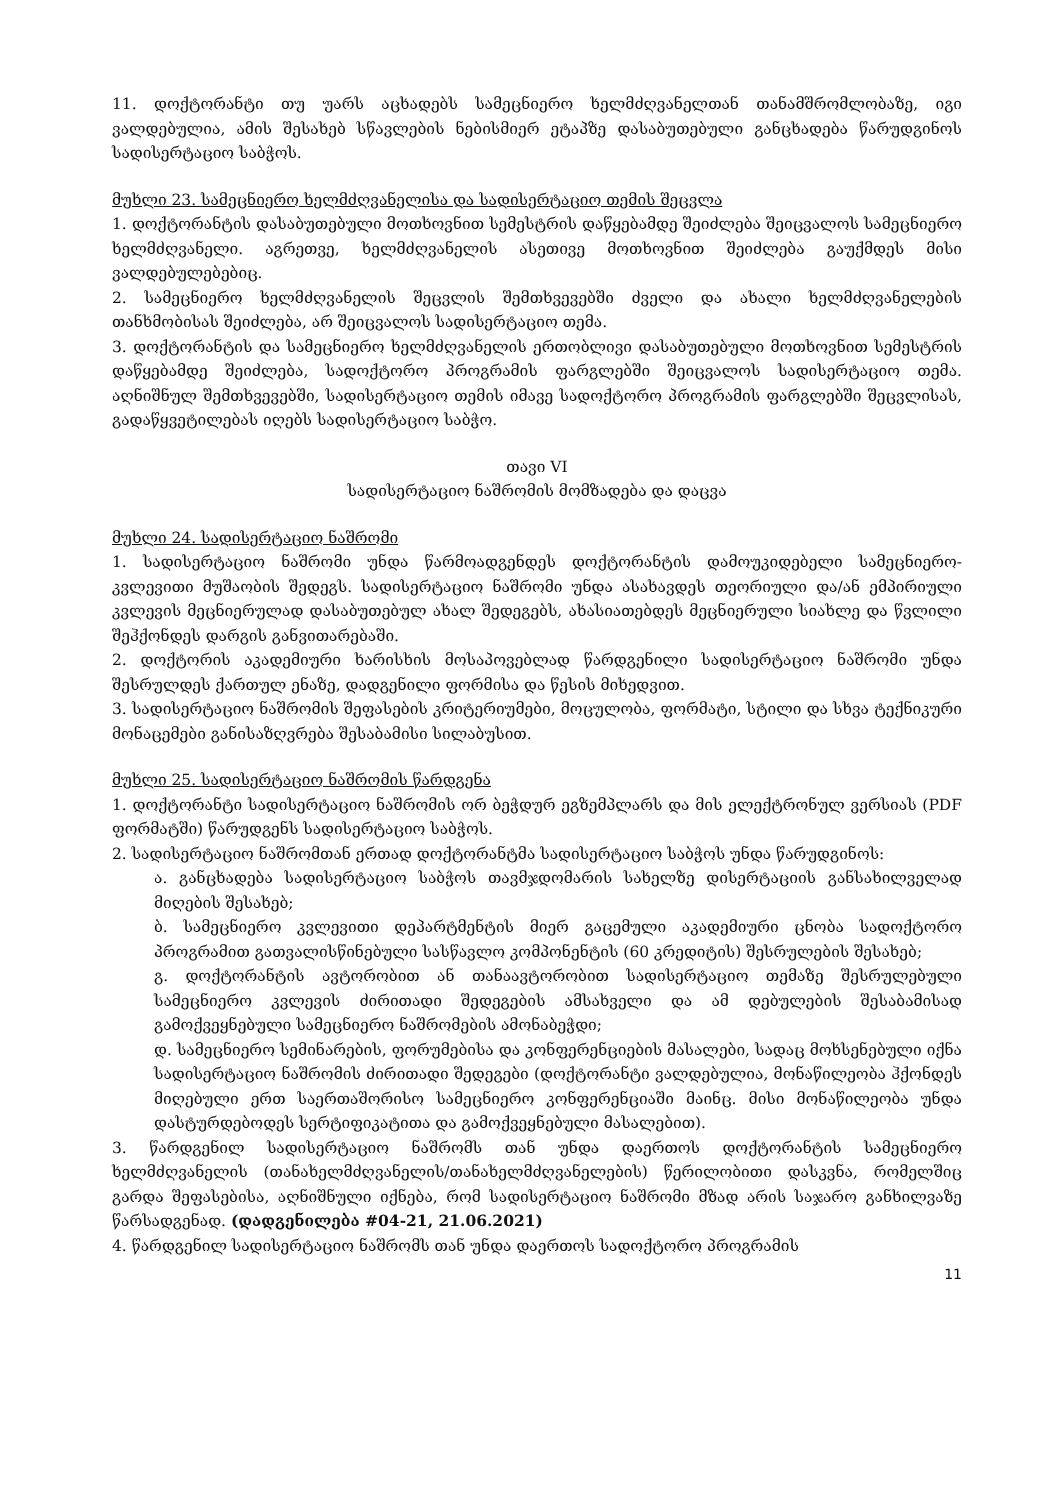11. დოქტორანტი თუ უარს აცხადებს სამეცნიერო ხელმძღვანელთან თანამშრომლობაზე, იგი ვალდებულია, ამის შესახებ სწავლების ნებისმიერ ეტაპზე დასაბუთებული განცხადება წარუდგინოს სადისერტაციო საბჭოს.
მუხლი 23. სამეცნიერო ხელმძღვანელისა და სადისერტაციო თემის შეცვლა
1. დოქტორანტის დასაბუთებული მოთხოვნით სემესტრის დაწყებამდე შეიძლება შეიცვალოს სამეცნიერო ხელმძღვანელი. აგრეთვე, ხელმძღვანელის ასეთივე მოთხოვნით შეიძლება გაუქმდეს მისი ვალდებულებებიც.
2. სამეცნიერო ხელმძღვანელის შეცვლის შემთხვევებში ძველი და ახალი ხელმძღვანელების თანხმობისას შეიძლება, არ შეიცვალოს სადისერტაციო თემა.
3. დოქტორანტის და სამეცნიერო ხელმძღვანელის ერთობლივი დასაბუთებული მოთხოვნით სემესტრის დაწყებამდე შეიძლება, სადოქტორო პროგრამის ფარგლებში შეიცვალოს სადისერტაციო თემა. აღნიშნულ შემთხვევებში, სადისერტაციო თემის იმავე სადოქტორო პროგრამის ფარგლებში შეცვლისას, გადაწყვეტილებას იღებს სადისერტაციო საბჭო.
თავი VI
სადისერტაციო ნაშრომის მომზადება და დაცვა
მუხლი 24. სადისერტაციო ნაშრომი
1. სადისერტაციო ნაშრომი უნდა წარმოადგენდეს დოქტორანტის დამოუკიდებელი სამეცნიერო-კვლევითი მუშაობის შედეგს. სადისერტაციო ნაშრომი უნდა ასახავდეს თეორიული და/ან ემპირიული კვლევის მეცნიერულად დასაბუთებულ ახალ შედეგებს, ახასიათებდეს მეცნიერული სიახლე და წვლილი შეჰქონდეს დარგის განვითარებაში.
2. დოქტორის აკადემიური ხარისხის მოსაპოვებლად წარდგენილი სადისერტაციო ნაშრომი უნდა შესრულდეს ქართულ ენაზე, დადგენილი ფორმისა და წესის მიხედვით.
3. სადისერტაციო ნაშრომის შეფასების კრიტერიუმები, მოცულობა, ფორმატი, სტილი და სხვა ტექნიკური მონაცემები განისაზღვრება შესაბამისი სილაბუსით.
მუხლი 25. სადისერტაციო ნაშრომის წარდგენა
1. დოქტორანტი სადისერტაციო ნაშრომის ორ ბეჭდურ ეგზემპლარს და მის ელექტრონულ ვერსიას (PDF ფორმატში) წარუდგენს სადისერტაციო საბჭოს.
2. სადისერტაციო ნაშრომთან ერთად დოქტორანტმა სადისერტაციო საბჭოს უნდა წარუდგინოს:
ა. განცხადება სადისერტაციო საბჭოს თავმჯდომარის სახელზე დისერტაციის განსახილველად მიღების შესახებ;
ბ. სამეცნიერო კვლევითი დეპარტმენტის მიერ გაცემული აკადემიური ცნობა სადოქტორო პროგრამით გათვალისწინებული სასწავლო კომპონენტის (60 კრედიტის) შესრულების შესახებ;
გ. დოქტორანტის ავტორობით ან თანაავტორობით სადისერტაციო თემაზე შესრულებული სამეცნიერო კვლევის ძირითადი შედეგების ამსახველი და ამ დებულების შესაბამისად გამოქვეყნებული სამეცნიერო ნაშრომების ამონაბეჭდი;
დ. სამეცნიერო სემინარების, ფორუმებისა და კონფერენციების მასალები, სადაც მოხსენებული იქნა სადისერტაციო ნაშრომის ძირითადი შედეგები (დოქტორანტი ვალდებულია, მონაწილეობა ჰქონდეს მიღებული ერთ საერთაშორისო სამეცნიერო კონფერენციაში მაინც. მისი მონაწილეობა უნდა დასტურდებოდეს სერტიფიკატითა და გამოქვეყნებული მასალებით).
3. წარდგენილ სადისერტაციო ნაშრომს თან უნდა დაერთოს დოქტორანტის სამეცნიერო ხელმძღვანელის (თანახელმძღვანელის/თანახელმძღვანელების) წერილობითი დასკვნა, რომელშიც გარდა შეფასებისა, აღნიშნული იქნება, რომ სადისერტაციო ნაშრომი მზად არის საჯარო განხილვაზე წარსადგენად. (დადგენილება #04-21, 21.06.2021)
4. წარდგენილ სადისერტაციო ნაშრომს თან უნდა დაერთოს სადოქტორო პროგრამის
11